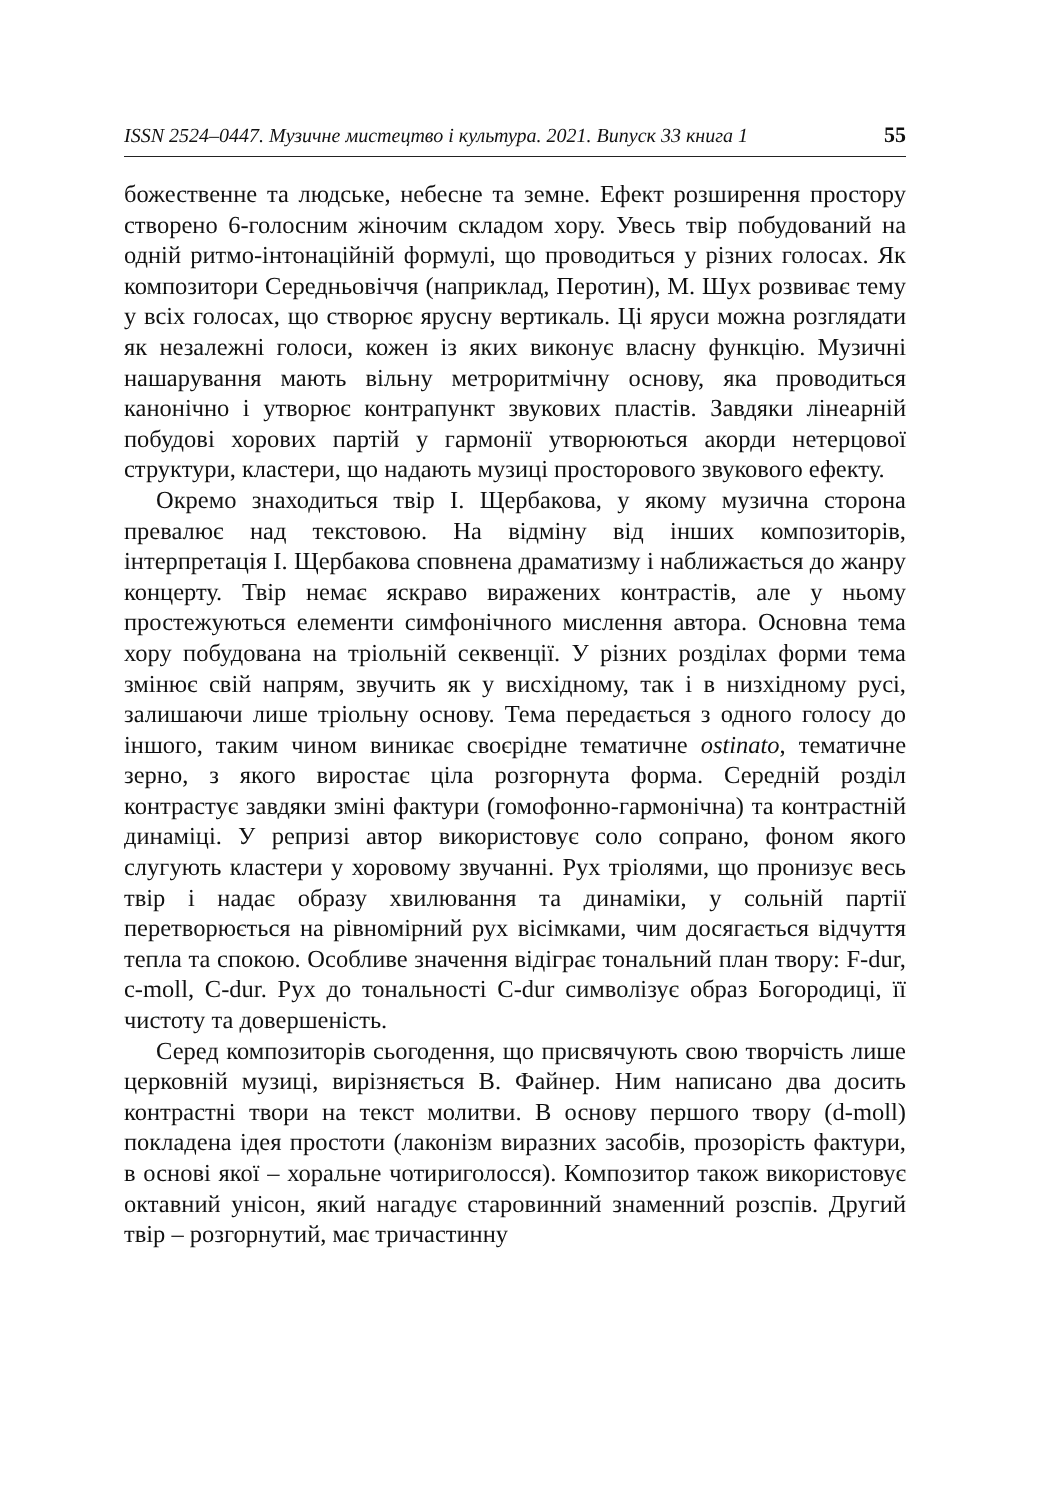ISSN 2524–0447. Музичне мистецтво і культура. 2021. Випуск 33 книга 1 55
божественне та людське, небесне та земне. Ефект розширення простору створено 6-голосним жіночим складом хору. Увесь твір побудований на одній ритмо-інтонаційній формулі, що проводиться у різних голосах. Як композитори Середньовіччя (наприклад, Перотин), М. Шух розвиває тему у всіх голосах, що створює ярусну вертикаль. Ці яруси можна розглядати як незалежні голоси, кожен із яких виконує власну функцію. Музичні нашарування мають вільну метроритмічну основу, яка проводиться канонічно і утворює контрапункт звукових пластів. Завдяки лінеарній побудові хорових партій у гармонії утворюються акорди нетерцової структури, кластери, що надають музиці просторового звукового ефекту.
Окремо знаходиться твір І. Щербакова, у якому музична сторона превалює над текстовою. На відміну від інших композиторів, інтерпретація І. Щербакова сповнена драматизму і наближається до жанру концерту. Твір немає яскраво виражених контрастів, але у ньому простежуються елементи симфонічного мислення автора. Основна тема хору побудована на тріольній секвенції. У різних розділах форми тема змінює свій напрям, звучить як у висхідному, так і в низхідному русі, залишаючи лише тріольну основу. Тема передається з одного голосу до іншого, таким чином виникає своєрідне тематичне ostinato, тематичне зерно, з якого виростає ціла розгорнута форма. Середній розділ контрастує завдяки зміні фактури (гомофонно-гармонічна) та контрастній динаміці. У репризі автор використовує соло сопрано, фоном якого слугують кластери у хоровому звучанні. Рух тріолями, що пронизує весь твір і надає образу хвилювання та динаміки, у сольній партії перетворюється на рівномірний рух вісімками, чим досягається відчуття тепла та спокою. Особливе значення відіграє тональний план твору: F-dur, c-moll, C-dur. Рух до тональності C-dur символізує образ Богородиці, її чистоту та довершеність.
Серед композиторів сьогодення, що присвячують свою творчість лише церковній музиці, вирізняється В. Файнер. Ним написано два досить контрастні твори на текст молитви. В основу першого твору (d-moll) покладена ідея простоти (лаконізм виразних засобів, прозорість фактури, в основі якої – хоральне чотириголосся). Композитор також використовує октавний унісон, який нагадує старовинний знаменний розспів. Другий твір – розгорнутий, має тричастинну